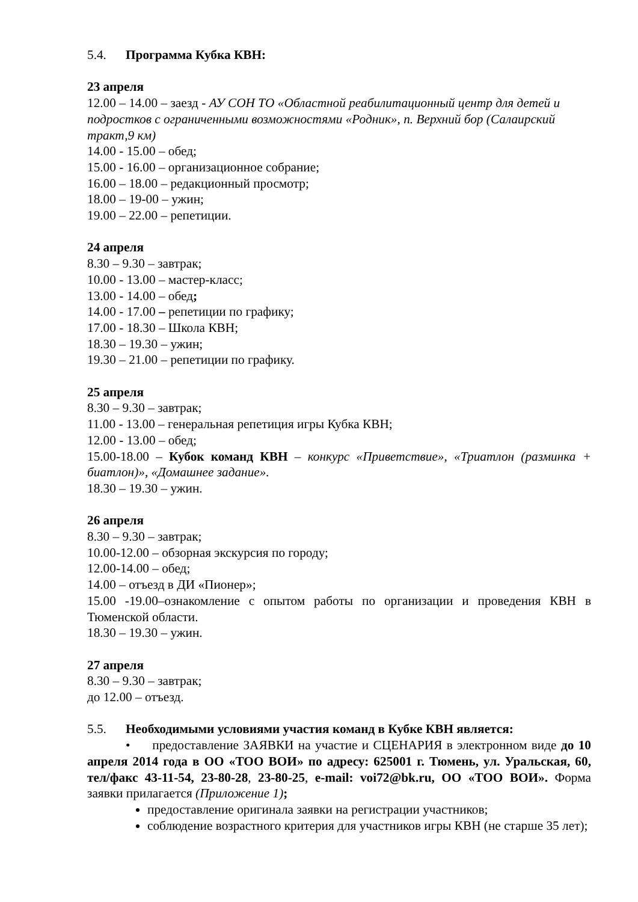5.4. Программа Кубка КВН:
23 апреля
12.00 – 14.00 – заезд - АУ СОН ТО «Областной реабилитационный центр для детей и подростков с ограниченными возможностями «Родник», п. Верхний бор (Салаирский тракт,9 км)
14.00 - 15.00 – обед;
15.00 - 16.00 – организационное собрание;
16.00 – 18.00 – редакционный просмотр;
18.00 – 19-00 – ужин;
19.00 – 22.00 – репетиции.
24 апреля
8.30 – 9.30 – завтрак;
10.00 - 13.00 – мастер-класс;
13.00 - 14.00 – обед;
14.00 - 17.00 – репетиции по графику;
17.00 - 18.30 – Школа КВН;
18.30 – 19.30 – ужин;
19.30 – 21.00 – репетиции по графику.
25 апреля
8.30 – 9.30 – завтрак;
11.00 - 13.00 – генеральная репетиция игры Кубка КВН;
12.00 - 13.00 – обед;
15.00-18.00 – Кубок команд КВН – конкурс «Приветствие», «Триатлон (разминка + биатлон)», «Домашнее задание».
18.30 – 19.30 – ужин.
26 апреля
8.30 – 9.30 – завтрак;
10.00-12.00 – обзорная экскурсия по городу;
12.00-14.00 – обед;
14.00 – отъезд в ДИ «Пионер»;
15.00 -19.00–ознакомление с опытом работы по организации и проведения КВН в Тюменской области.
18.30 – 19.30 – ужин.
27 апреля
8.30 – 9.30 – завтрак;
до 12.00 – отъезд.
5.5. Необходимыми условиями участия команд в Кубке КВН является:
• предоставление ЗАЯВКИ на участие и СЦЕНАРИЯ в электронном виде до 10 апреля 2014 года в ОО «ТОО ВОИ» по адресу: 625001 г. Тюмень, ул. Уральская, 60, тел/факс 43-11-54, 23-80-28, 23-80-25, e-mail: voi72@bk.ru, ОО «ТОО ВОИ». Форма заявки прилагается (Приложение 1);
предоставление оригинала заявки на регистрации участников;
соблюдение возрастного критерия для участников игры КВН (не старше 35 лет);